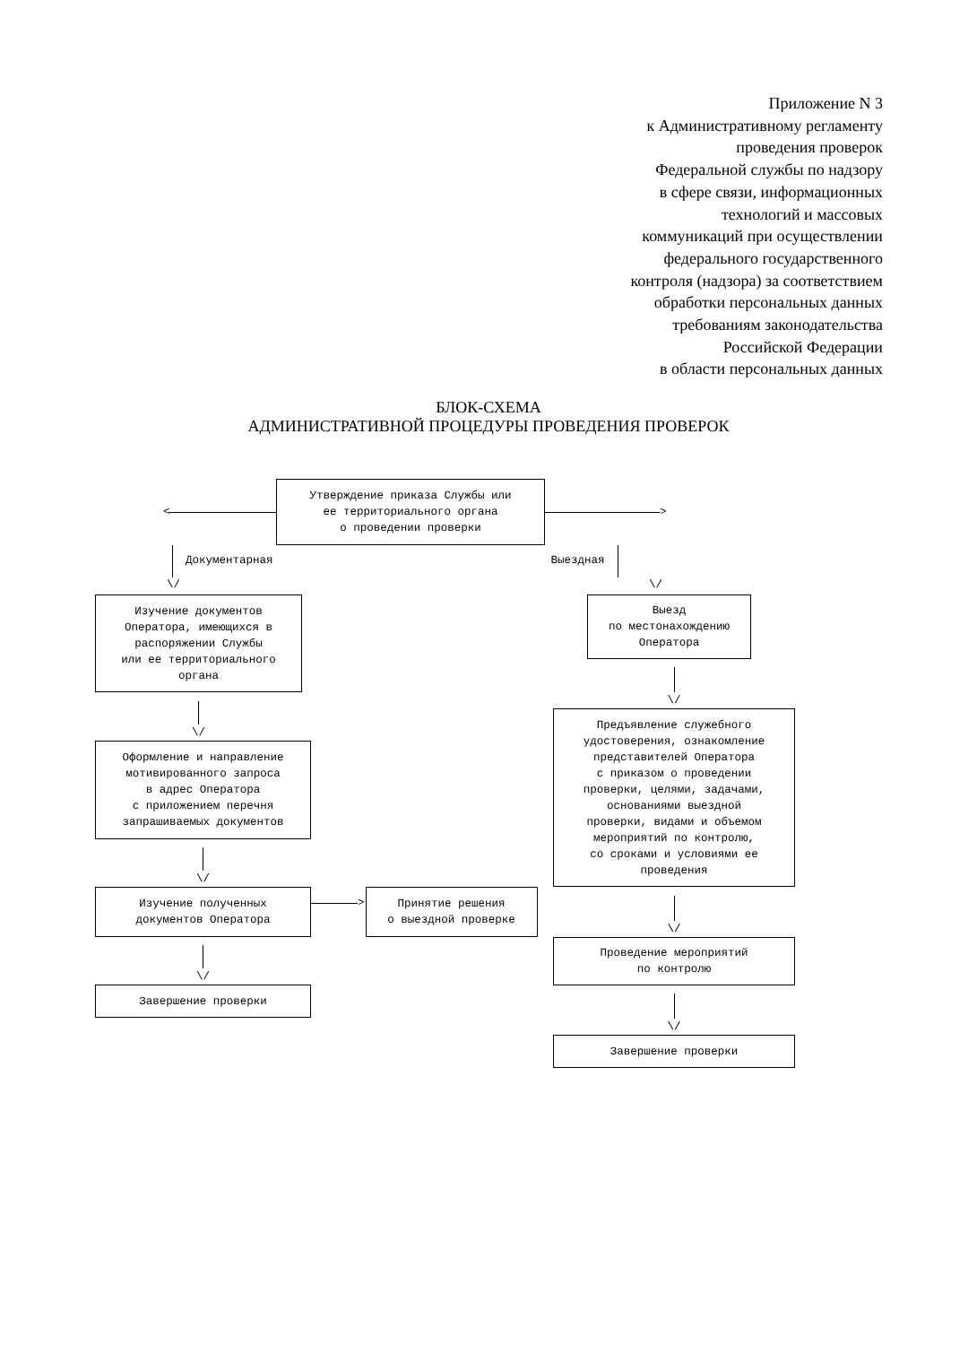Приложение N 3
к Административному регламенту
проведения проверок
Федеральной службы по надзору
в сфере связи, информационных
технологий и массовых
коммуникаций при осуществлении
федерального государственного
контроля (надзора) за соответствием
обработки персональных данных
требованиям законодательства
Российской Федерации
в области персональных данных
БЛОК-СХЕМА
АДМИНИСТРАТИВНОЙ ПРОЦЕДУРЫ ПРОВЕДЕНИЯ ПРОВЕРОК
<
Утверждение приказа Службы или
ее территориального органа
о проведении проверки
>
Документарная Выездная
\/ \/
Изучение документов
Оператора, имеющихся в
распоряжении Службы
или ее территориального
органа
\/
Оформление и направление
мотивированного запроса
в адрес Оператора
с приложением перечня
запрашиваемых документов
\/
Изучение полученных
документов Оператора
\/
Завершение проверки
>
Принятие решения
о выездной проверке
Выезд
по местонахождению
Оператора
\/
Предъявление служебного
удостоверения, ознакомление
представителей Оператора
с приказом о проведении
проверки, целями, задачами,
основаниями выездной
проверки, видами и объемом
мероприятий по контролю,
со сроками и условиями ее
проведения
\/
Проведение мероприятий
по контролю
\/
Завершение проверки